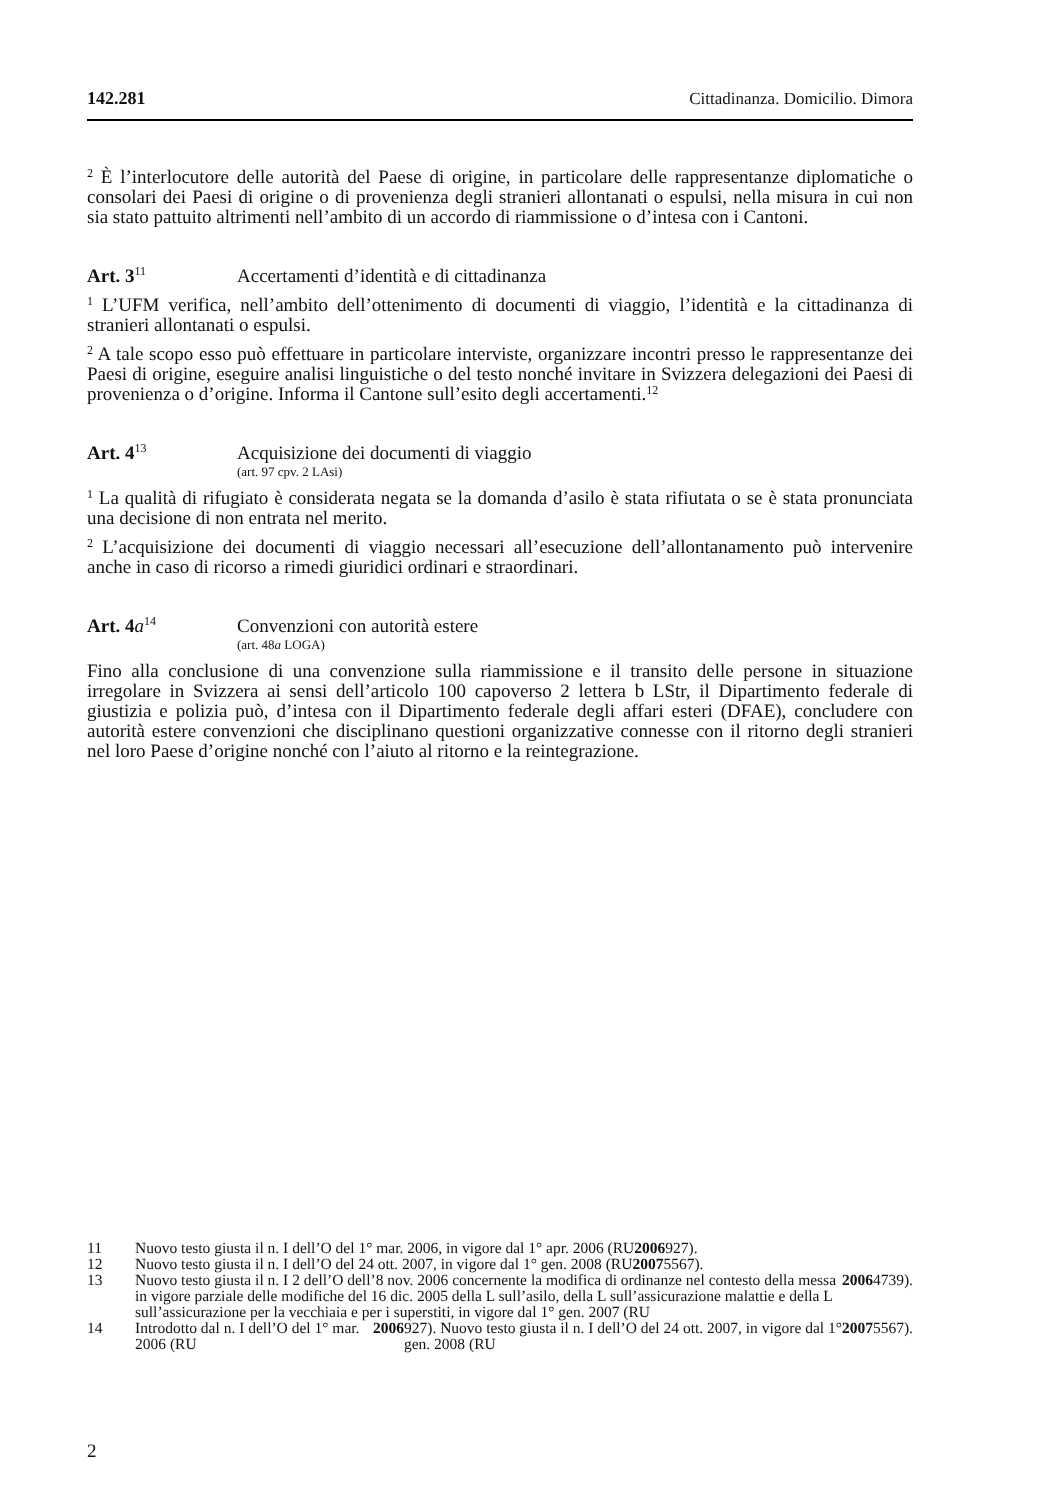142.281 Cittadinanza. Domicilio. Dimora
<sup>2</sup> È l’interlocutore delle autorità del Paese di origine, in particolare delle rappresentanze diplomatiche o consolari dei Paesi di origine o di provenienza degli stranieri allontanati o espulsi, nella misura in cui non sia stato pattuito altrimenti nell’ambito di un accordo di riammissione o d’intesa con i Cantoni.
Art. 3<sup>11</sup>
Accertamenti d’identità e di cittadinanza
<sup>1</sup> L’UFM verifica, nell’ambito dell’ottenimento di documenti di viaggio, l’identità e la cittadinanza di stranieri allontanati o espulsi.
<sup>2</sup> A tale scopo esso può effettuare in particolare interviste, organizzare incontri presso le rappresentanze dei Paesi di origine, eseguire analisi linguistiche o del testo nonché invitare in Svizzera delegazioni dei Paesi di provenienza o d’origine. Informa il Cantone sull’esito degli accertamenti.<sup>12</sup>
Art. 4<sup>13</sup>
Acquisizione dei documenti di viaggio
(art. 97 cpv. 2 LAsi)
<sup>1</sup> La qualità di rifugiato è considerata negata se la domanda d’asilo è stata rifiutata o se è stata pronunciata una decisione di non entrata nel merito.
<sup>2</sup> L’acquisizione dei documenti di viaggio necessari all’esecuzione dell’allontanamento può intervenire anche in caso di ricorso a rimedi giuridici ordinari e straordinari.
Art. 4a<sup>14</sup>
Convenzioni con autorità estere
(art. 48a LOGA)
Fino alla conclusione di una convenzione sulla riammissione e il transito delle persone in situazione irregolare in Svizzera ai sensi dell’articolo 100 capoverso 2 lettera b LStr, il Dipartimento federale di giustizia e polizia può, d’intesa con il Dipartimento federale degli affari esteri (DFAE), concludere con autorità estere convenzioni che disciplinano questioni organizzative connesse con il ritorno degli stranieri nel loro Paese d’origine nonché con l’aiuto al ritorno e la reintegrazione.
11 Nuovo testo giusta il n. I dell’O del 1° mar. 2006, in vigore dal 1° apr. 2006 (RU 2006 927).
12 Nuovo testo giusta il n. I dell’O del 24 ott. 2007, in vigore dal 1° gen. 2008 (RU 2007 5567).
13 Nuovo testo giusta il n. I 2 dell’O dell’8 nov. 2006 concernente la modifica di ordinanze nel contesto della messa in vigore parziale delle modifiche del 16 dic. 2005 della L sull’asilo, della L sull’assicurazione malattie e della L sull’assicurazione per la vecchiaia e per i superstiti, in vigore dal 1° gen. 2007 (RU 2006 4739).
14 Introdotto dal n. I dell’O del 1° mar. 2006 (RU 2006 927). Nuovo testo giusta il n. I dell’O del 24 ott. 2007, in vigore dal 1° gen. 2008 (RU 2007 5567).
2